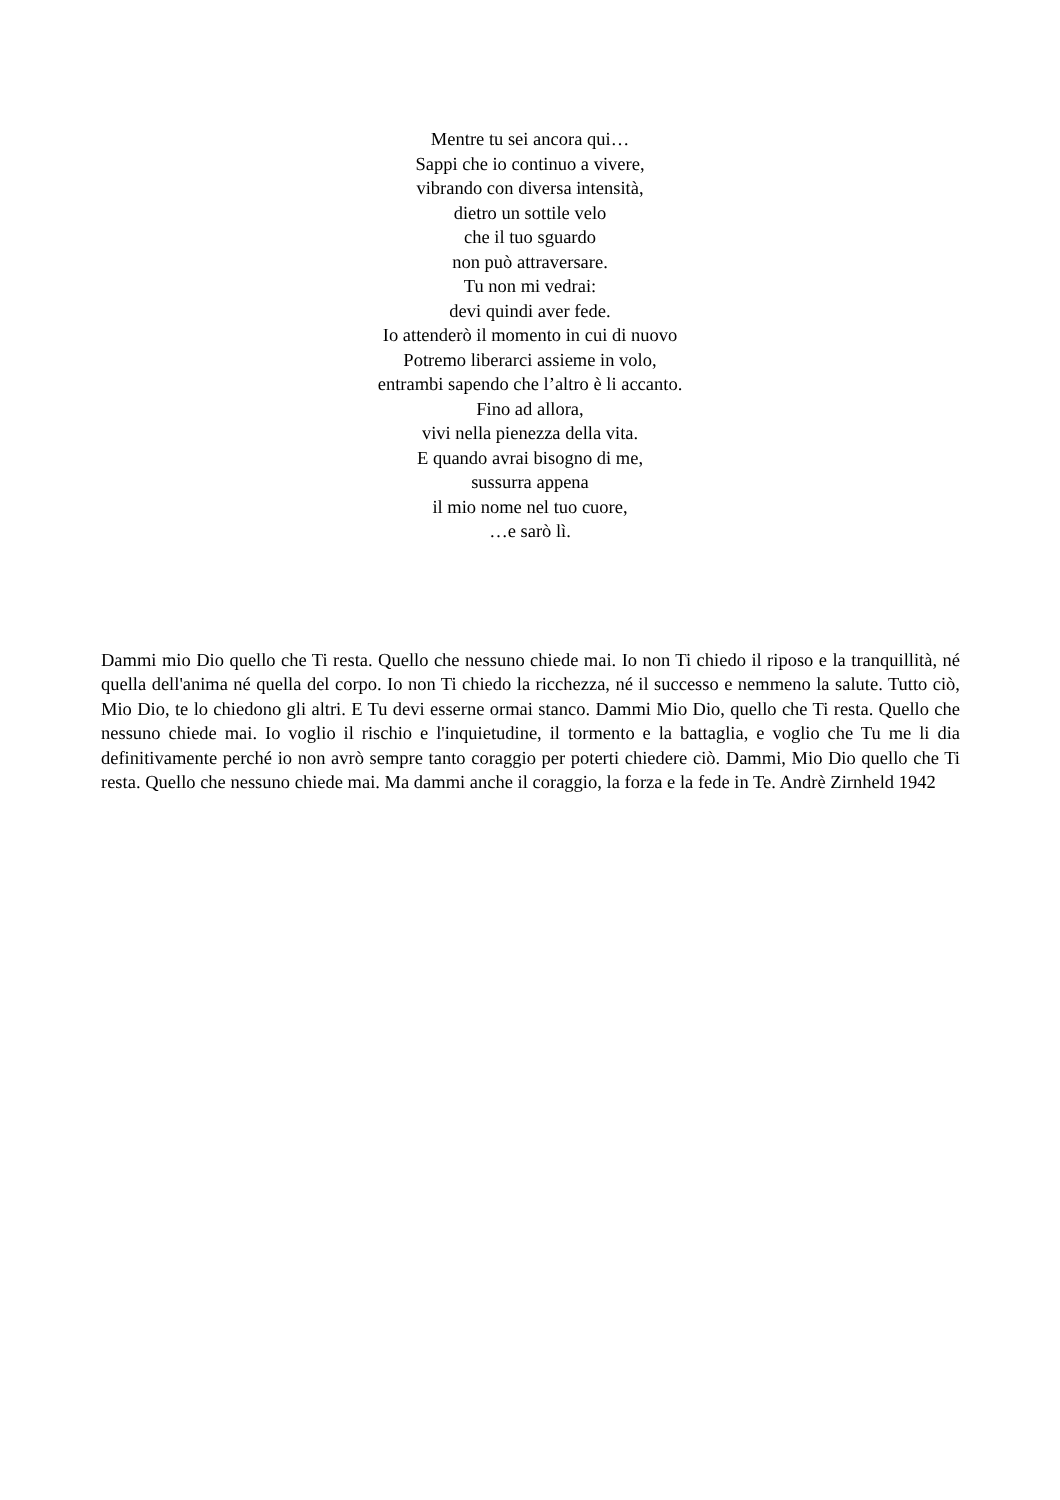Mentre tu sei ancora qui…
Sappi che io continuo a vivere,
vibrando con diversa intensità,
dietro un sottile velo
che il tuo sguardo
non può attraversare.
Tu non mi vedrai:
devi quindi aver fede.
Io attenderò il momento in cui di nuovo
Potremo liberarci assieme in volo,
entrambi sapendo che l’altro è li accanto.
Fino ad allora,
vivi nella pienezza della vita.
E quando avrai bisogno di me,
sussurra appena
il mio nome nel tuo cuore,
…e sarò lì.
Dammi mio Dio quello che Ti resta. Quello che nessuno chiede mai. Io non Ti chiedo il riposo e la tranquillità, né quella dell'anima né quella del corpo. Io non Ti chiedo la ricchezza, né il successo e nemmeno la salute. Tutto ciò, Mio Dio, te lo chiedono gli altri. E Tu devi esserne ormai stanco. Dammi Mio Dio, quello che Ti resta. Quello che nessuno chiede mai. Io voglio il rischio e l'inquietudine, il tormento e la battaglia, e voglio che Tu me li dia definitivamente perché io non avrò sempre tanto coraggio per poterti chiedere ciò. Dammi, Mio Dio quello che Ti resta. Quello che nessuno chiede mai. Ma dammi anche il coraggio, la forza e la fede in Te. Andrè Zirnheld 1942